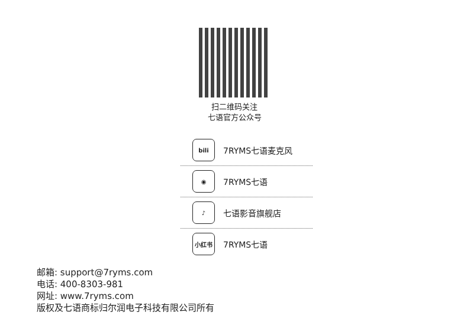扫二维码关注
七语官方公众号
bili
7RYMS七语麦克风
◉
7RYMS七语
♪
七语影音旗舰店
小红书
7RYMS七语
邮箱: support@7ryms.com
电话: 400-8303-981
网址: www.7ryms.com
版权及七语商标归尔润电子科技有限公司所有